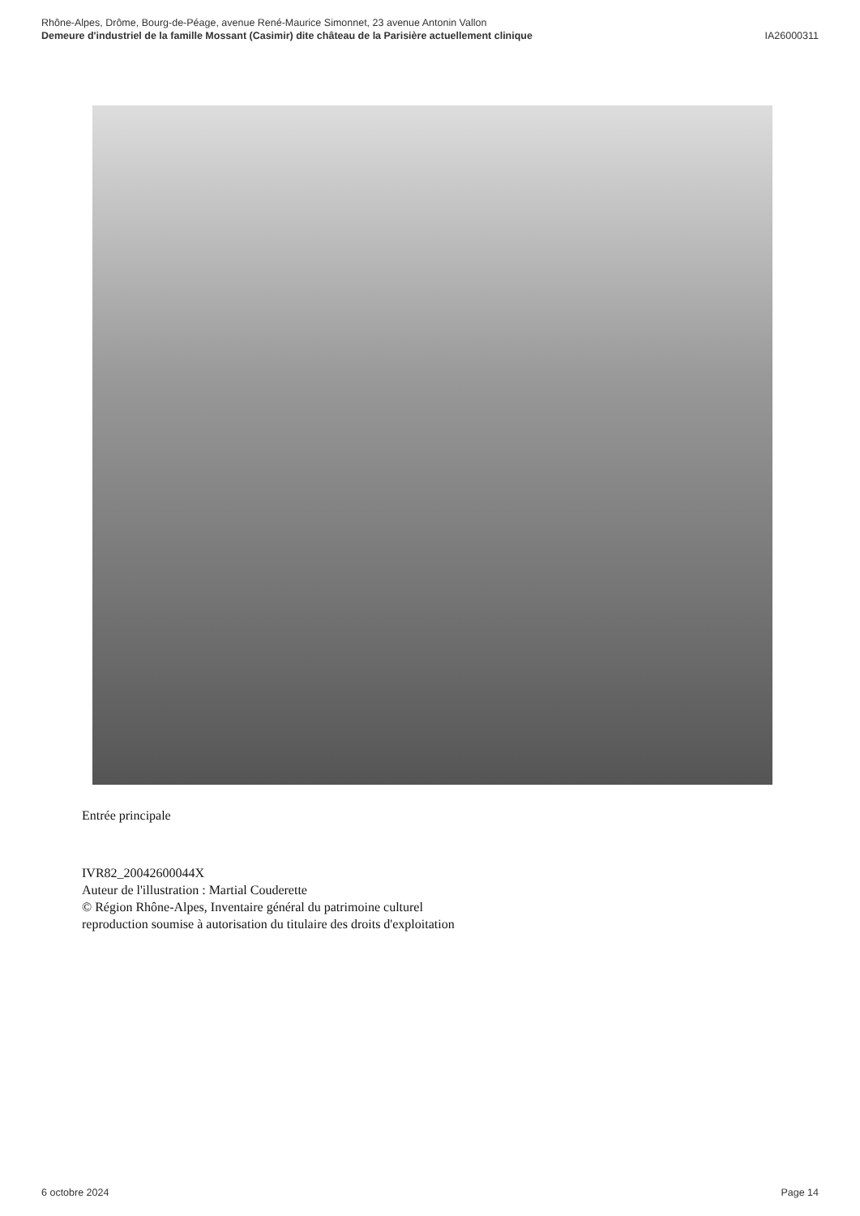Rhône-Alpes, Drôme, Bourg-de-Péage, avenue René-Maurice Simonnet, 23 avenue Antonin Vallon
Demeure d'industriel de la famille Mossant (Casimir) dite château de la Parisière actuellement clinique IA26000311
Entrée principale
IVR82_20042600044X
Auteur de l'illustration : Martial Couderette
© Région Rhône-Alpes, Inventaire général du patrimoine culturel
reproduction soumise à autorisation du titulaire des droits d'exploitation
6 octobre 2024 Page 14